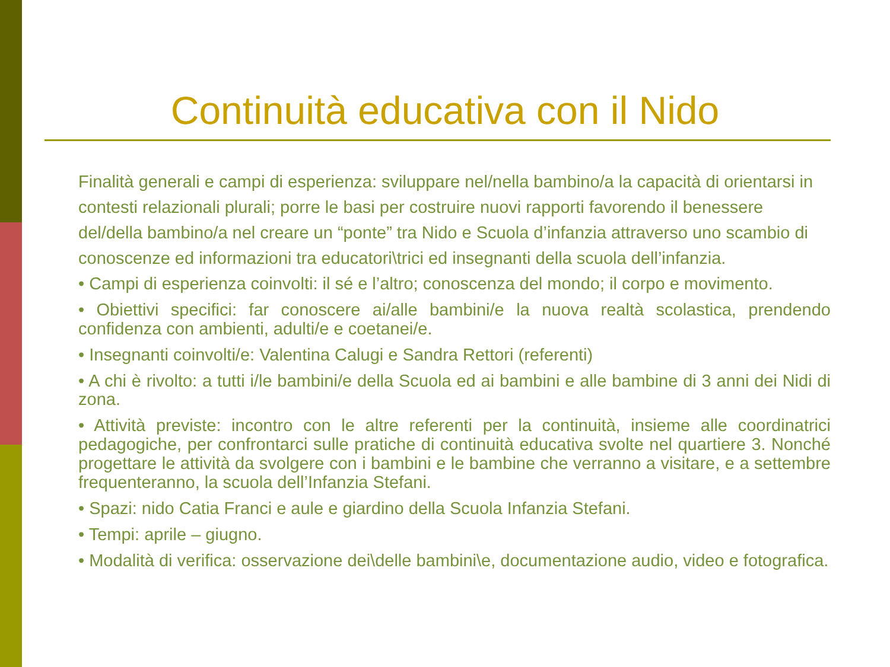Continuità educativa con il Nido
Finalità generali e campi di esperienza: sviluppare nel/nella bambino/a la capacità di orientarsi in contesti relazionali plurali; porre le basi per costruire nuovi rapporti favorendo il benessere del/della bambino/a nel creare un “ponte” tra Nido e Scuola d’infanzia attraverso uno scambio di conoscenze ed informazioni tra educatori\trici ed insegnanti della scuola dell’infanzia.
• Campi di esperienza coinvolti: il sé e l’altro; conoscenza del mondo; il corpo e movimento.
• Obiettivi specifici: far conoscere ai/alle bambini/e la nuova realtà scolastica, prendendo confidenza con ambienti, adulti/e e coetanei/e.
• Insegnanti coinvolti/e: Valentina Calugi e Sandra Rettori (referenti)
• A chi è rivolto: a tutti i/le bambini/e della Scuola ed ai bambini e alle bambine di 3 anni dei Nidi di zona.
• Attività previste: incontro con le altre referenti per la continuità, insieme alle coordinatrici pedagogiche, per confrontarci sulle pratiche di continuità educativa svolte nel quartiere 3. Nonché progettare le attività da svolgere con i bambini e le bambine che verranno a visitare, e a settembre frequenteranno, la scuola dell’Infanzia Stefani.
• Spazi: nido Catia Franci e aule e giardino della Scuola Infanzia Stefani.
• Tempi: aprile – giugno.
• Modalità di verifica: osservazione dei\delle bambini\e, documentazione audio, video e fotografica.